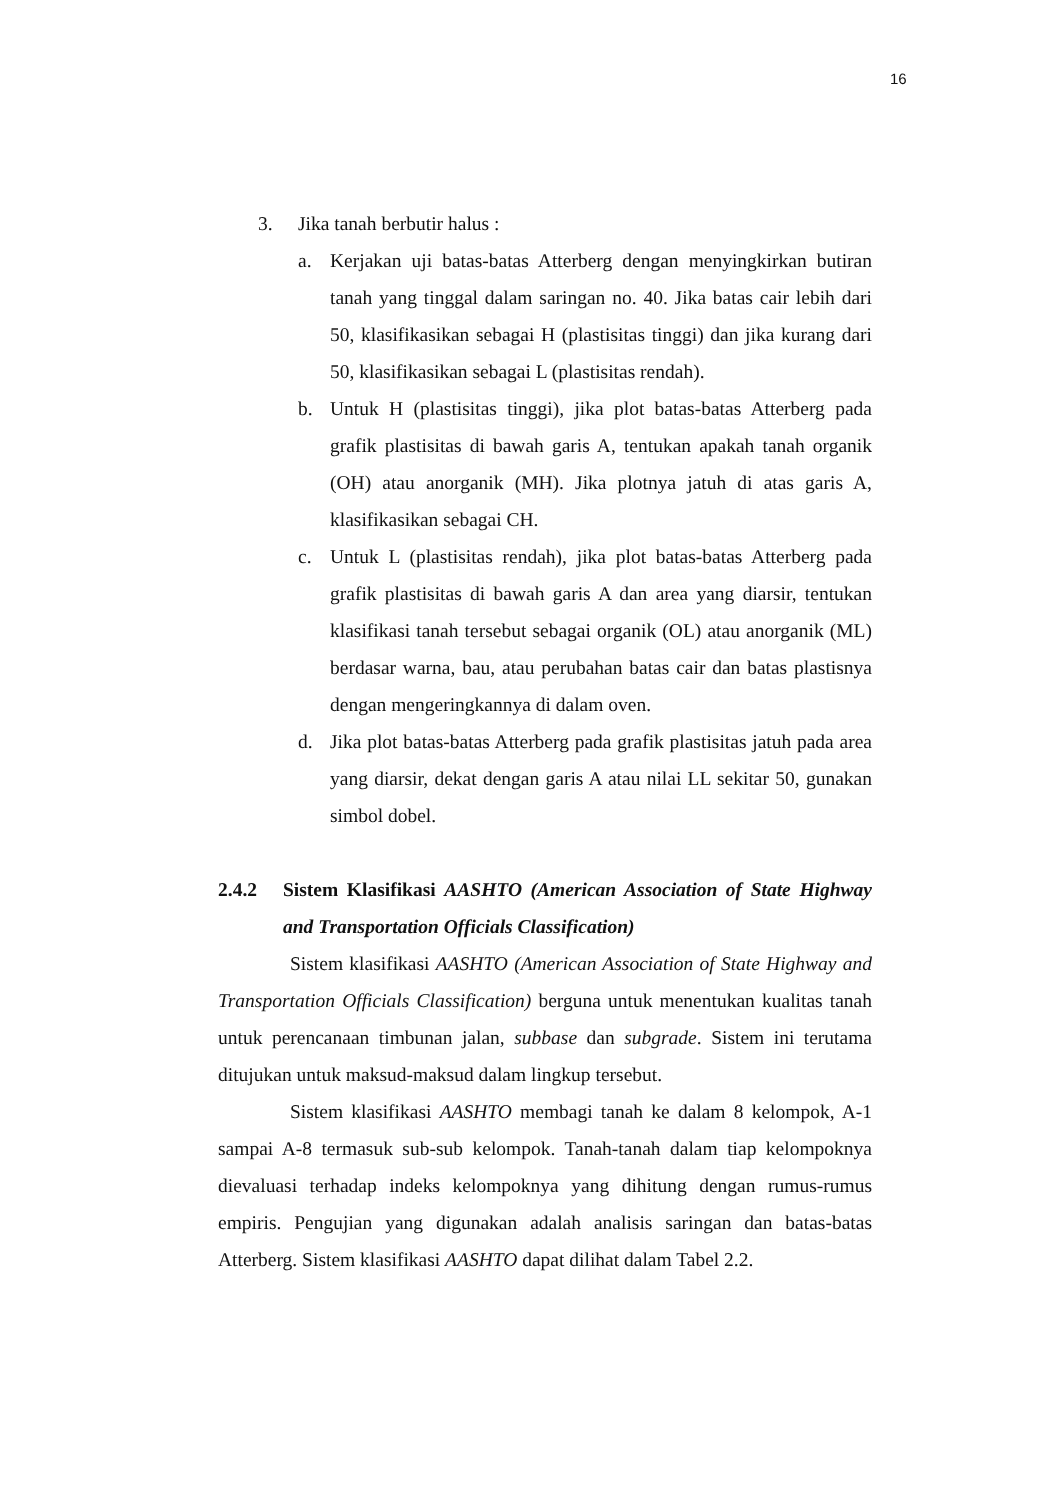16
3. Jika tanah berbutir halus :
a. Kerjakan uji batas-batas Atterberg dengan menyingkirkan butiran tanah yang tinggal dalam saringan no. 40. Jika batas cair lebih dari 50, klasifikasikan sebagai H (plastisitas tinggi) dan jika kurang dari 50, klasifikasikan sebagai L (plastisitas rendah).
b. Untuk H (plastisitas tinggi), jika plot batas-batas Atterberg pada grafik plastisitas di bawah garis A, tentukan apakah tanah organik (OH) atau anorganik (MH). Jika plotnya jatuh di atas garis A, klasifikasikan sebagai CH.
c. Untuk L (plastisitas rendah), jika plot batas-batas Atterberg pada grafik plastisitas di bawah garis A dan area yang diarsir, tentukan klasifikasi tanah tersebut sebagai organik (OL) atau anorganik (ML) berdasar warna, bau, atau perubahan batas cair dan batas plastisnya dengan mengeringkannya di dalam oven.
d. Jika plot batas-batas Atterberg pada grafik plastisitas jatuh pada area yang diarsir, dekat dengan garis A atau nilai LL sekitar 50, gunakan simbol dobel.
2.4.2 Sistem Klasifikasi AASHTO (American Association of State Highway and Transportation Officials Classification)
Sistem klasifikasi AASHTO (American Association of State Highway and Transportation Officials Classification) berguna untuk menentukan kualitas tanah untuk perencanaan timbunan jalan, subbase dan subgrade. Sistem ini terutama ditujukan untuk maksud-maksud dalam lingkup tersebut.
Sistem klasifikasi AASHTO membagi tanah ke dalam 8 kelompok, A-1 sampai A-8 termasuk sub-sub kelompok. Tanah-tanah dalam tiap kelompoknya dievaluasi terhadap indeks kelompoknya yang dihitung dengan rumus-rumus empiris. Pengujian yang digunakan adalah analisis saringan dan batas-batas Atterberg. Sistem klasifikasi AASHTO dapat dilihat dalam Tabel 2.2.